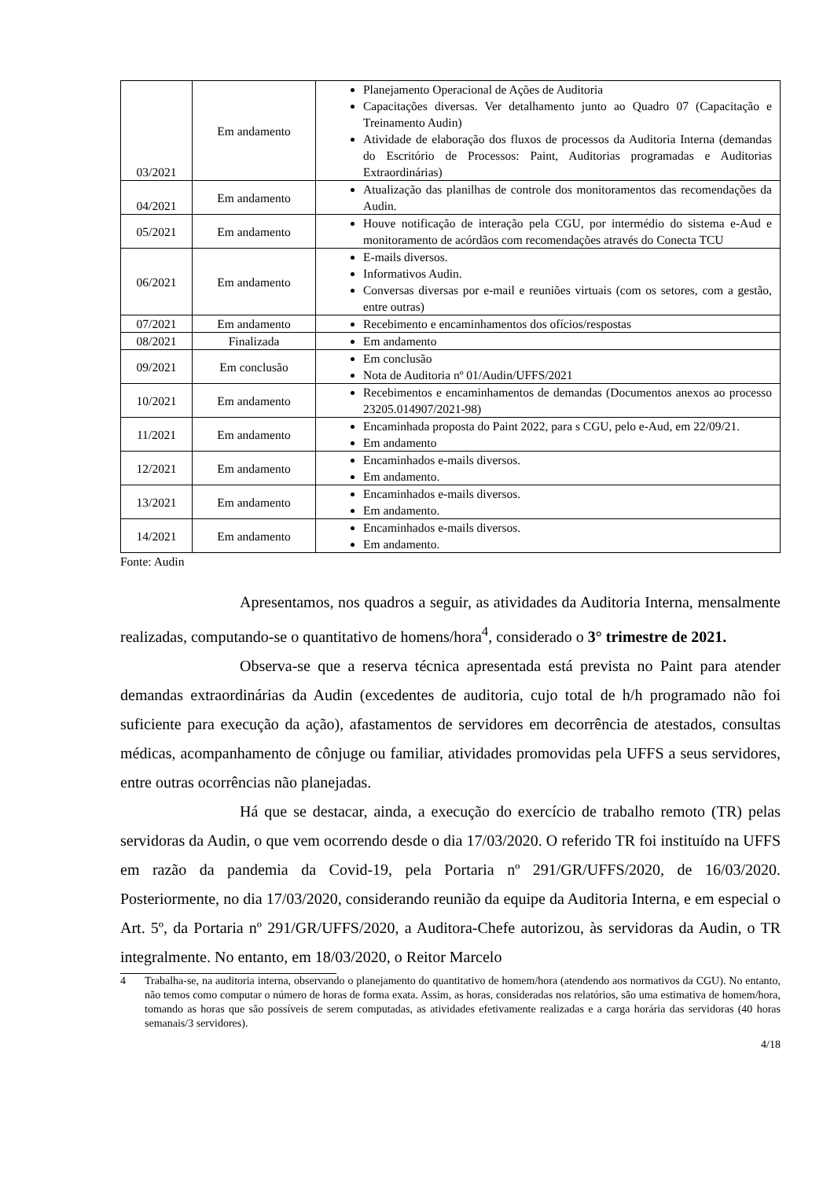| 03/2021 | Em andamento | Planejamento Operacional de Ações de Auditoria Capacitações diversas. Ver detalhamento junto ao Quadro 07 (Capacitação e Treinamento Audin) Atividade de elaboração dos fluxos de processos da Auditoria Interna (demandas do Escritório de Processos: Paint, Auditorias programadas e Auditorias Extraordinárias) |
| 04/2021 | Em andamento | Atualização das planilhas de controle dos monitoramentos das recomendações da Audin. |
| 05/2021 | Em andamento | Houve notificação de interação pela CGU, por intermédio do sistema e-Aud e monitoramento de acórdãos com recomendações através do Conecta TCU |
| 06/2021 | Em andamento | E-mails diversos. Informativos Audin. Conversas diversas por e-mail e reuniões virtuais (com os setores, com a gestão, entre outras) |
| 07/2021 | Em andamento | Recebimento e encaminhamentos dos ofícios/respostas |
| 08/2021 | Finalizada | Em andamento |
| 09/2021 | Em conclusão | Em conclusão Nota de Auditoria nº 01/Audin/UFFS/2021 |
| 10/2021 | Em andamento | Recebimentos e encaminhamentos de demandas (Documentos anexos ao processo 23205.014907/2021-98) |
| 11/2021 | Em andamento | Encaminhada proposta do Paint 2022, para s CGU, pelo e-Aud, em 22/09/21. Em andamento |
| 12/2021 | Em andamento | Encaminhados e-mails diversos. Em andamento. |
| 13/2021 | Em andamento | Encaminhados e-mails diversos. Em andamento. |
| 14/2021 | Em andamento | Encaminhados e-mails diversos. Em andamento. |
Fonte: Audin
Apresentamos, nos quadros a seguir, as atividades da Auditoria Interna, mensalmente realizadas, computando-se o quantitativo de homens/hora<sup>4</sup>, considerado o 3° trimestre de 2021.
Observa-se que a reserva técnica apresentada está prevista no Paint para atender demandas extraordinárias da Audin (excedentes de auditoria, cujo total de h/h programado não foi suficiente para execução da ação), afastamentos de servidores em decorrência de atestados, consultas médicas, acompanhamento de cônjuge ou familiar, atividades promovidas pela UFFS a seus servidores, entre outras ocorrências não planejadas.
Há que se destacar, ainda, a execução do exercício de trabalho remoto (TR) pelas servidoras da Audin, o que vem ocorrendo desde o dia 17/03/2020. O referido TR foi instituído na UFFS em razão da pandemia da Covid-19, pela Portaria nº 291/GR/UFFS/2020, de 16/03/2020. Posteriormente, no dia 17/03/2020, considerando reunião da equipe da Auditoria Interna, e em especial o Art. 5º, da Portaria nº 291/GR/UFFS/2020, a Auditora-Chefe autorizou, às servidoras da Audin, o TR integralmente. No entanto, em 18/03/2020, o Reitor Marcelo
4 Trabalha-se, na auditoria interna, observando o planejamento do quantitativo de homem/hora (atendendo aos normativos da CGU). No entanto, não temos como computar o número de horas de forma exata. Assim, as horas, consideradas nos relatórios, são uma estimativa de homem/hora, tomando as horas que são possíveis de serem computadas, as atividades efetivamente realizadas e a carga horária das servidoras (40 horas semanais/3 servidores).
4/18